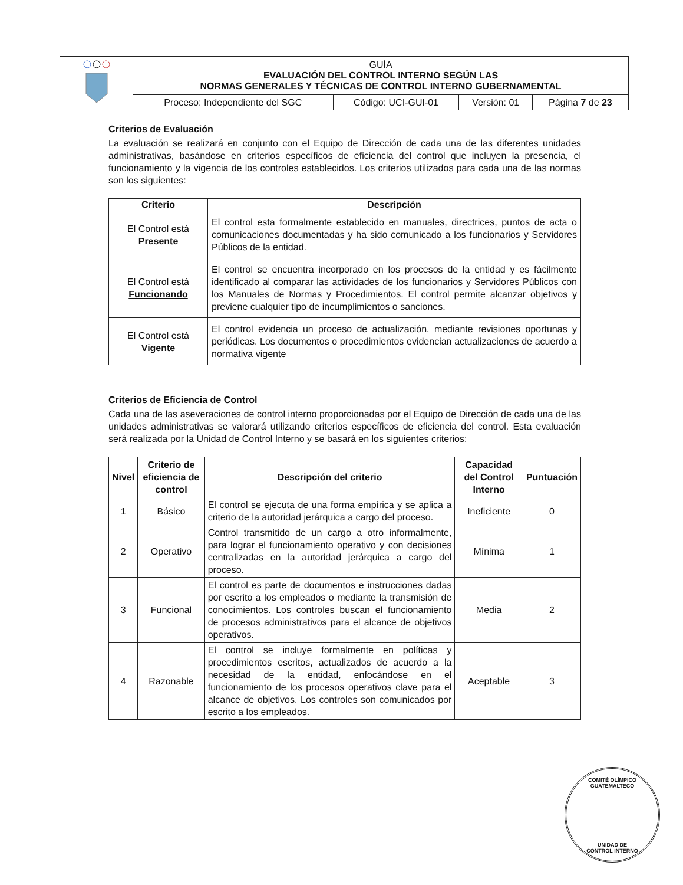| | GUÍA EVALUACIÓN DEL CONTROL INTERNO SEGÚN LAS NORMAS GENERALES Y TÉCNICAS DE CONTROL INTERNO GUBERNAMENTAL | | | |
| | Proceso: Independiente del SGC | Código: UCI-GUI-01 | Versión: 01 | Página 7 de 23 |
Criterios de Evaluación
La evaluación se realizará en conjunto con el Equipo de Dirección de cada una de las diferentes unidades administrativas, basándose en criterios específicos de eficiencia del control que incluyen la presencia, el funcionamiento y la vigencia de los controles establecidos. Los criterios utilizados para cada una de las normas son los siguientes:
| Criterio | Descripción |
| --- | --- |
| El Control está Presente | El control esta formalmente establecido en manuales, directrices, puntos de acta o comunicaciones documentadas y ha sido comunicado a los funcionarios y Servidores Públicos de la entidad. |
| El Control está Funcionando | El control se encuentra incorporado en los procesos de la entidad y es fácilmente identificado al comparar las actividades de los funcionarios y Servidores Públicos con los Manuales de Normas y Procedimientos. El control permite alcanzar objetivos y previene cualquier tipo de incumplimientos o sanciones. |
| El Control está Vigente | El control evidencia un proceso de actualización, mediante revisiones oportunas y periódicas. Los documentos o procedimientos evidencian actualizaciones de acuerdo a normativa vigente |
Criterios de Eficiencia de Control
Cada una de las aseveraciones de control interno proporcionadas por el Equipo de Dirección de cada una de las unidades administrativas se valorará utilizando criterios específicos de eficiencia del control. Esta evaluación será realizada por la Unidad de Control Interno y se basará en los siguientes criterios:
| Nivel | Criterio de eficiencia de control | Descripción del criterio | Capacidad del Control Interno | Puntuación |
| --- | --- | --- | --- | --- |
| 1 | Básico | El control se ejecuta de una forma empírica y se aplica a criterio de la autoridad jerárquica a cargo del proceso. | Ineficiente | 0 |
| 2 | Operativo | Control transmitido de un cargo a otro informalmente, para lograr el funcionamiento operativo y con decisiones centralizadas en la autoridad jerárquica a cargo del proceso. | Mínima | 1 |
| 3 | Funcional | El control es parte de documentos e instrucciones dadas por escrito a los empleados o mediante la transmisión de conocimientos. Los controles buscan el funcionamiento de procesos administrativos para el alcance de objetivos operativos. | Media | 2 |
| 4 | Razonable | El control se incluye formalmente en políticas y procedimientos escritos, actualizados de acuerdo a la necesidad de la entidad, enfocándose en el funcionamiento de los procesos operativos clave para el alcance de objetivos. Los controles son comunicados por escrito a los empleados. | Aceptable | 3 |
COMITÉ OLÍMPICO GUATEMALTECO
UNIDAD DE
CONTROL INTERNO